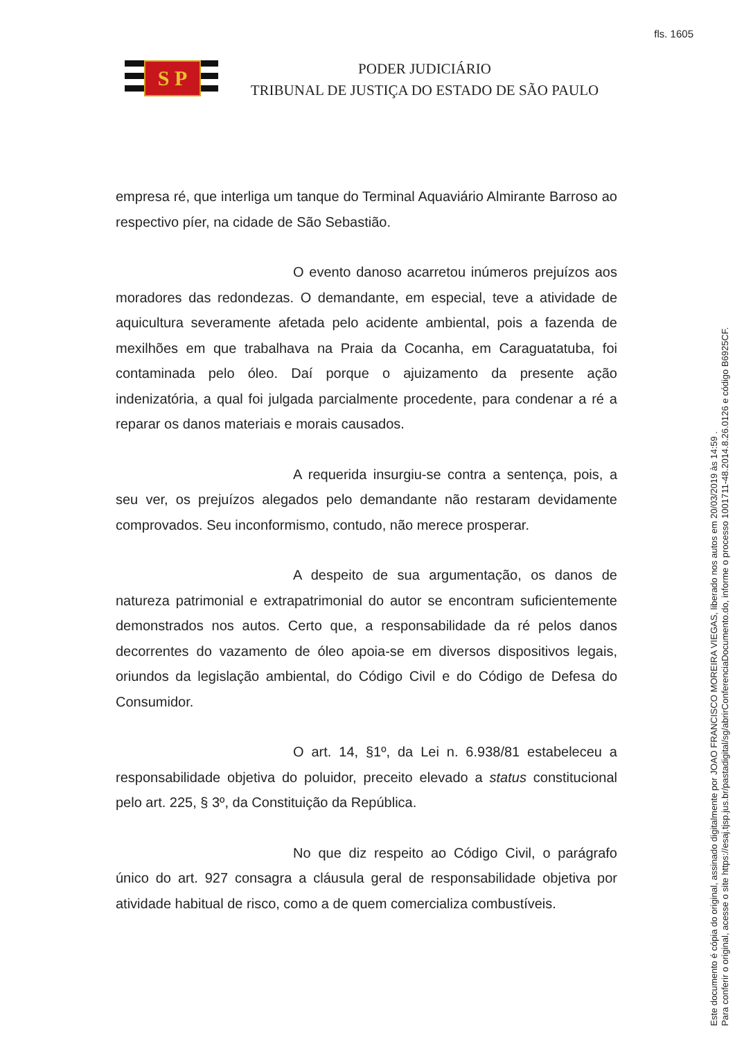fls. 1605
S P
PODER JUDICIÁRIO
TRIBUNAL DE JUSTIÇA DO ESTADO DE SÃO PAULO
empresa ré, que interliga um tanque do Terminal Aquaviário Almirante Barroso ao respectivo píer, na cidade de São Sebastião.
O evento danoso acarretou inúmeros prejuízos aos moradores das redondezas. O demandante, em especial, teve a atividade de aquicultura severamente afetada pelo acidente ambiental, pois a fazenda de mexilhões em que trabalhava na Praia da Cocanha, em Caraguatatuba, foi contaminada pelo óleo. Daí porque o ajuizamento da presente ação indenizatória, a qual foi julgada parcialmente procedente, para condenar a ré a reparar os danos materiais e morais causados.
A requerida insurgiu-se contra a sentença, pois, a seu ver, os prejuízos alegados pelo demandante não restaram devidamente comprovados. Seu inconformismo, contudo, não merece prosperar.
A despeito de sua argumentação, os danos de natureza patrimonial e extrapatrimonial do autor se encontram suficientemente demonstrados nos autos. Certo que, a responsabilidade da ré pelos danos decorrentes do vazamento de óleo apoia-se em diversos dispositivos legais, oriundos da legislação ambiental, do Código Civil e do Código de Defesa do Consumidor.
O art. 14, §1º, da Lei n. 6.938/81 estabeleceu a responsabilidade objetiva do poluidor, preceito elevado a status constitucional pelo art. 225, § 3º, da Constituição da República.
No que diz respeito ao Código Civil, o parágrafo único do art. 927 consagra a cláusula geral de responsabilidade objetiva por atividade habitual de risco, como a de quem comercializa combustíveis.
Este documento é cópia do original, assinado digitalmente por JOAO FRANCISCO MOREIRA VIEGAS, liberado nos autos em 20/03/2019 às 14:59 .
Para conferir o original, acesse o site https://esaj.tjsp.jus.br/pastadigital/sg/abrirConferenciaDocumento.do, informe o processo 1001711-48.2014.8.26.0126 e código B6925CF.